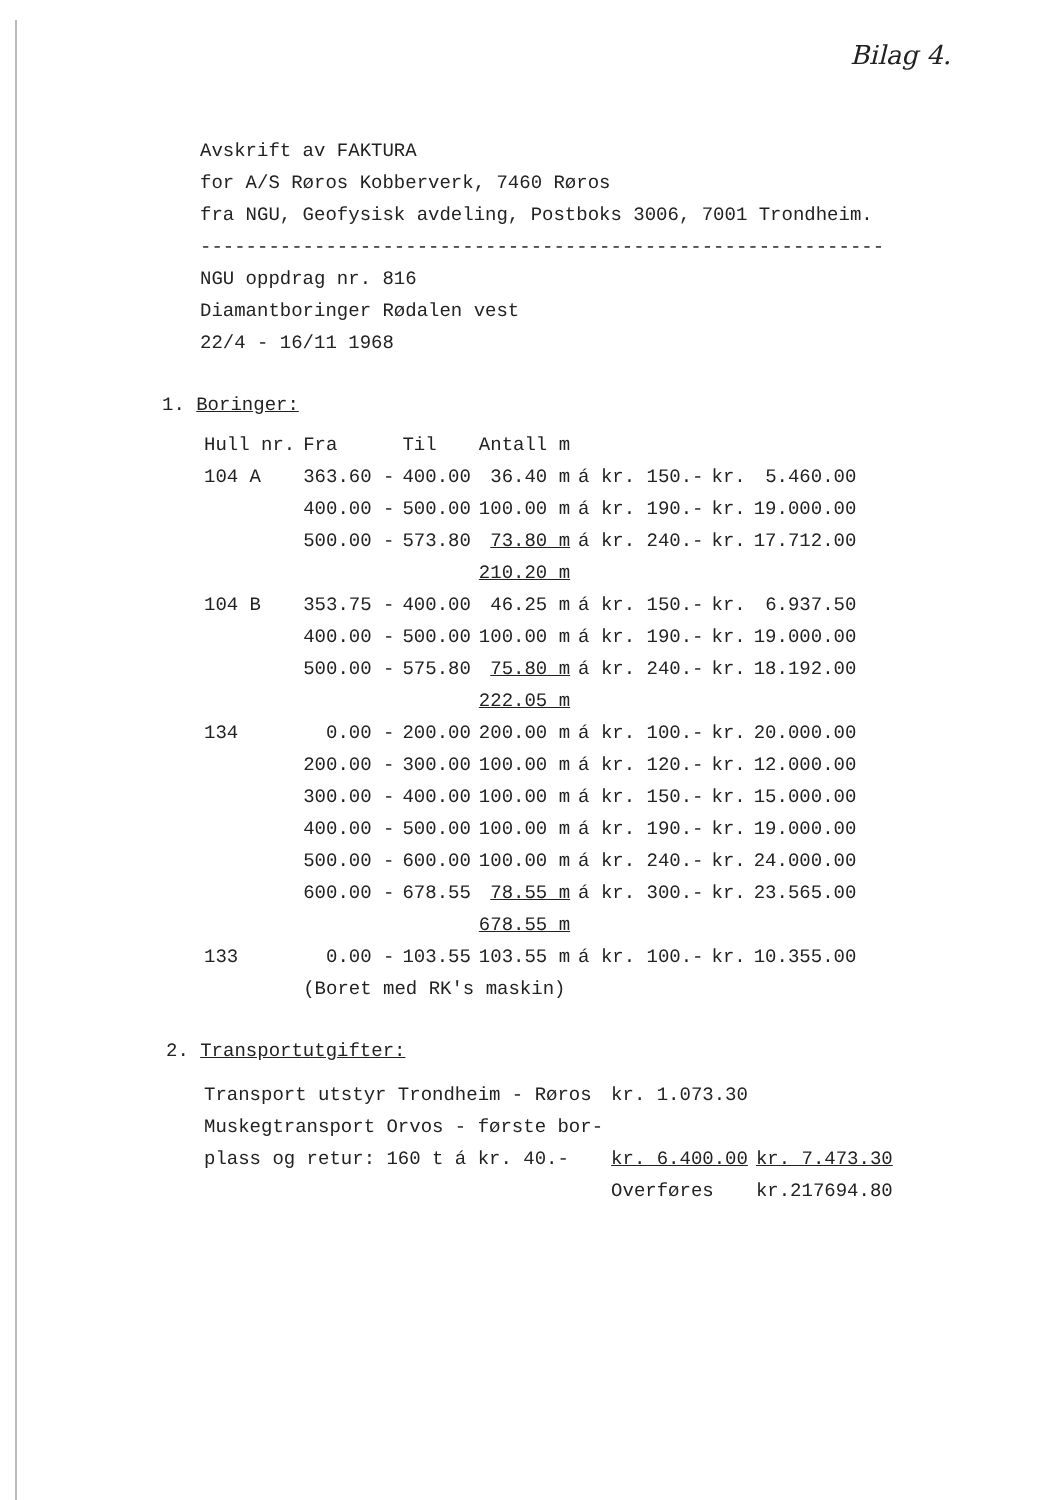Bilag 4.
Avskrift av FAKTURA
for A/S Røros Kobberverk, 7460 Røros
fra NGU, Geofysisk avdeling, Postboks 3006, 7001 Trondheim.
------------------------------------------------------------
NGU oppdrag nr. 816
Diamantboringer Rødalen vest
22/4 - 16/11 1968
1. Boringer:
| Hull nr. | Fra | Til | Antall m | | | |
| --- | --- | --- | --- | --- | --- | --- |
| 104 A | 363.60 - | 400.00 | 36.40 m | á kr. 150.- | kr. | 5.460.00 |
| | 400.00 - | 500.00 | 100.00 m | á kr. 190.- | kr. | 19.000.00 |
| | 500.00 - | 573.80 | 73.80 m | á kr. 240.- | kr. | 17.712.00 |
| | | | 210.20 m | | | |
| 104 B | 353.75 - | 400.00 | 46.25 m | á kr. 150.- | kr. | 6.937.50 |
| | 400.00 - | 500.00 | 100.00 m | á kr. 190.- | kr. | 19.000.00 |
| | 500.00 - | 575.80 | 75.80 m | á kr. 240.- | kr. | 18.192.00 |
| | | | 222.05 m | | | |
| 134 | 0.00 - | 200.00 | 200.00 m | á kr. 100.- | kr. | 20.000.00 |
| | 200.00 - | 300.00 | 100.00 m | á kr. 120.- | kr. | 12.000.00 |
| | 300.00 - | 400.00 | 100.00 m | á kr. 150.- | kr. | 15.000.00 |
| | 400.00 - | 500.00 | 100.00 m | á kr. 190.- | kr. | 19.000.00 |
| | 500.00 - | 600.00 | 100.00 m | á kr. 240.- | kr. | 24.000.00 |
| | 600.00 - | 678.55 | 78.55 m | á kr. 300.- | kr. | 23.565.00 |
| | | | 678.55 m | | | |
| 133 | 0.00 - | 103.55 | 103.55 m | á kr. 100.- | kr. | 10.355.00 |
| | (Boret med RK's maskin) | | | | | |
2. Transportutgifter:
| Transport utstyr Trondheim - Røros | kr. 1.073.30 | |
| Muskegtransport Orvos - første bor- plass og retur: 160 t á kr. 40.- | kr. 6.400.00 | kr. 7.473.30 |
| | Overføres | kr.217694.80 |